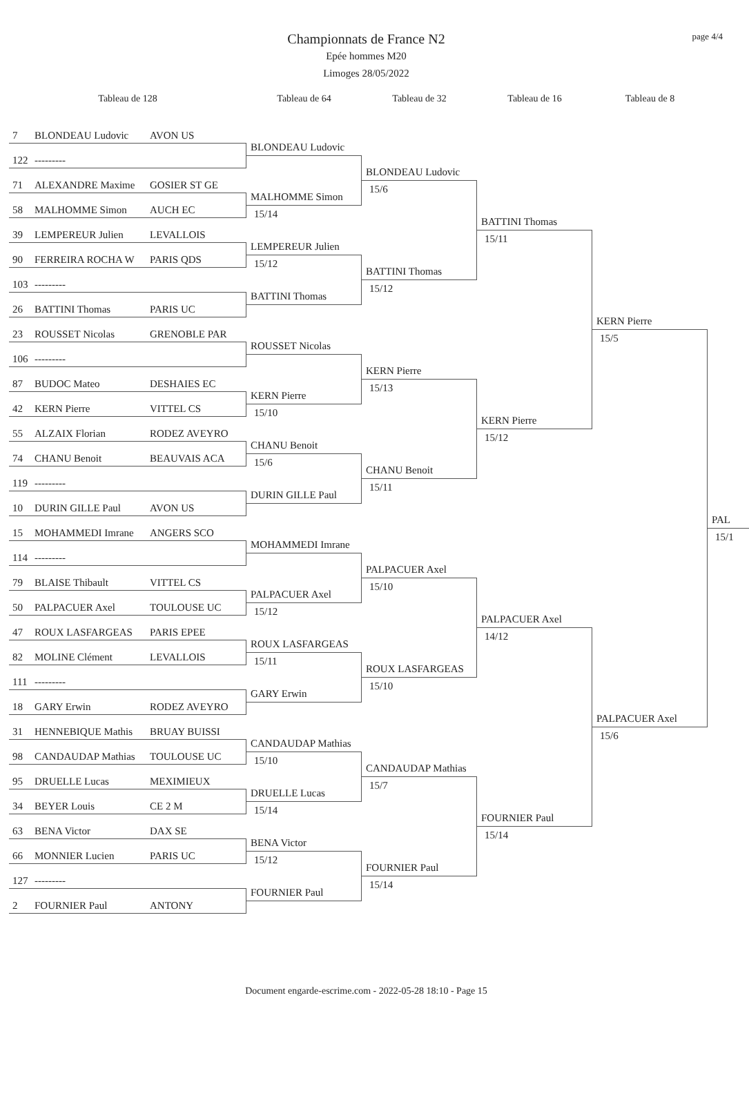Championnats de France N2
Epée hommes M20
Limoges 28/05/2022
page 4/4
Tableau de 128
Tableau de 64
Tableau de 32
Tableau de 16
Tableau de 8
7 BLONDEAU Ludovic AVON US
122 ---------
71 ALEXANDRE Maxime GOSIER ST GE
58 MALHOMME Simon AUCH EC
39 LEMPEREUR Julien LEVALLOIS
90 FERREIRA ROCHA W PARIS QDS
103 ---------
26 BATTINI Thomas PARIS UC
23 ROUSSET Nicolas GRENOBLE PAR
106 ---------
87 BUDOC Mateo DESHAIES EC
42 KERN Pierre VITTEL CS
55 ALZAIX Florian RODEZ AVEYRO
74 CHANU Benoit BEAUVAIS ACA
119 ---------
10 DURIN GILLE Paul AVON US
15 MOHAMMEDI Imrane ANGERS SCO
114 ---------
79 BLAISE Thibault VITTEL CS
50 PALPACUER Axel TOULOUSE UC
47 ROUX LASFARGEAS PARIS EPEE
82 MOLINE Clément LEVALLOIS
111 ---------
18 GARY Erwin RODEZ AVEYRO
31 HENNEBIQUE Mathis BRUAY BUISSI
98 CANDAUDAP Mathias TOULOUSE UC
95 DRUELLE Lucas MEXIMIEUX
34 BEYER Louis CE 2 M
63 BENA Victor DAX SE
66 MONNIER Lucien PARIS UC
127 ---------
2 FOURNIER Paul ANTONY
BLONDEAU Ludovic
MALHOMME Simon
15/14
LEMPEREUR Julien
15/12
BATTINI Thomas
ROUSSET Nicolas
KERN Pierre
15/10
CHANU Benoit
15/6
DURIN GILLE Paul
MOHAMMEDI Imrane
PALPACUER Axel
15/12
ROUX LASFARGEAS
15/11
GARY Erwin
CANDAUDAP Mathias
15/10
DRUELLE Lucas
15/14
BENA Victor
15/12
FOURNIER Paul
BLONDEAU Ludovic
15/6
BATTINI Thomas
15/12
KERN Pierre
15/13
CHANU Benoit
15/11
PALPACUER Axel
15/10
ROUX LASFARGEAS
15/10
CANDAUDAP Mathias
15/7
FOURNIER Paul
15/14
BATTINI Thomas
15/11
KERN Pierre
15/12
PALPACUER Axel
14/12
FOURNIER Paul
15/14
KERN Pierre
15/5
PALPACUER Axel
15/6
PAL
15/1
Document engarde-escrime.com - 2022-05-28 18:10 - Page 15